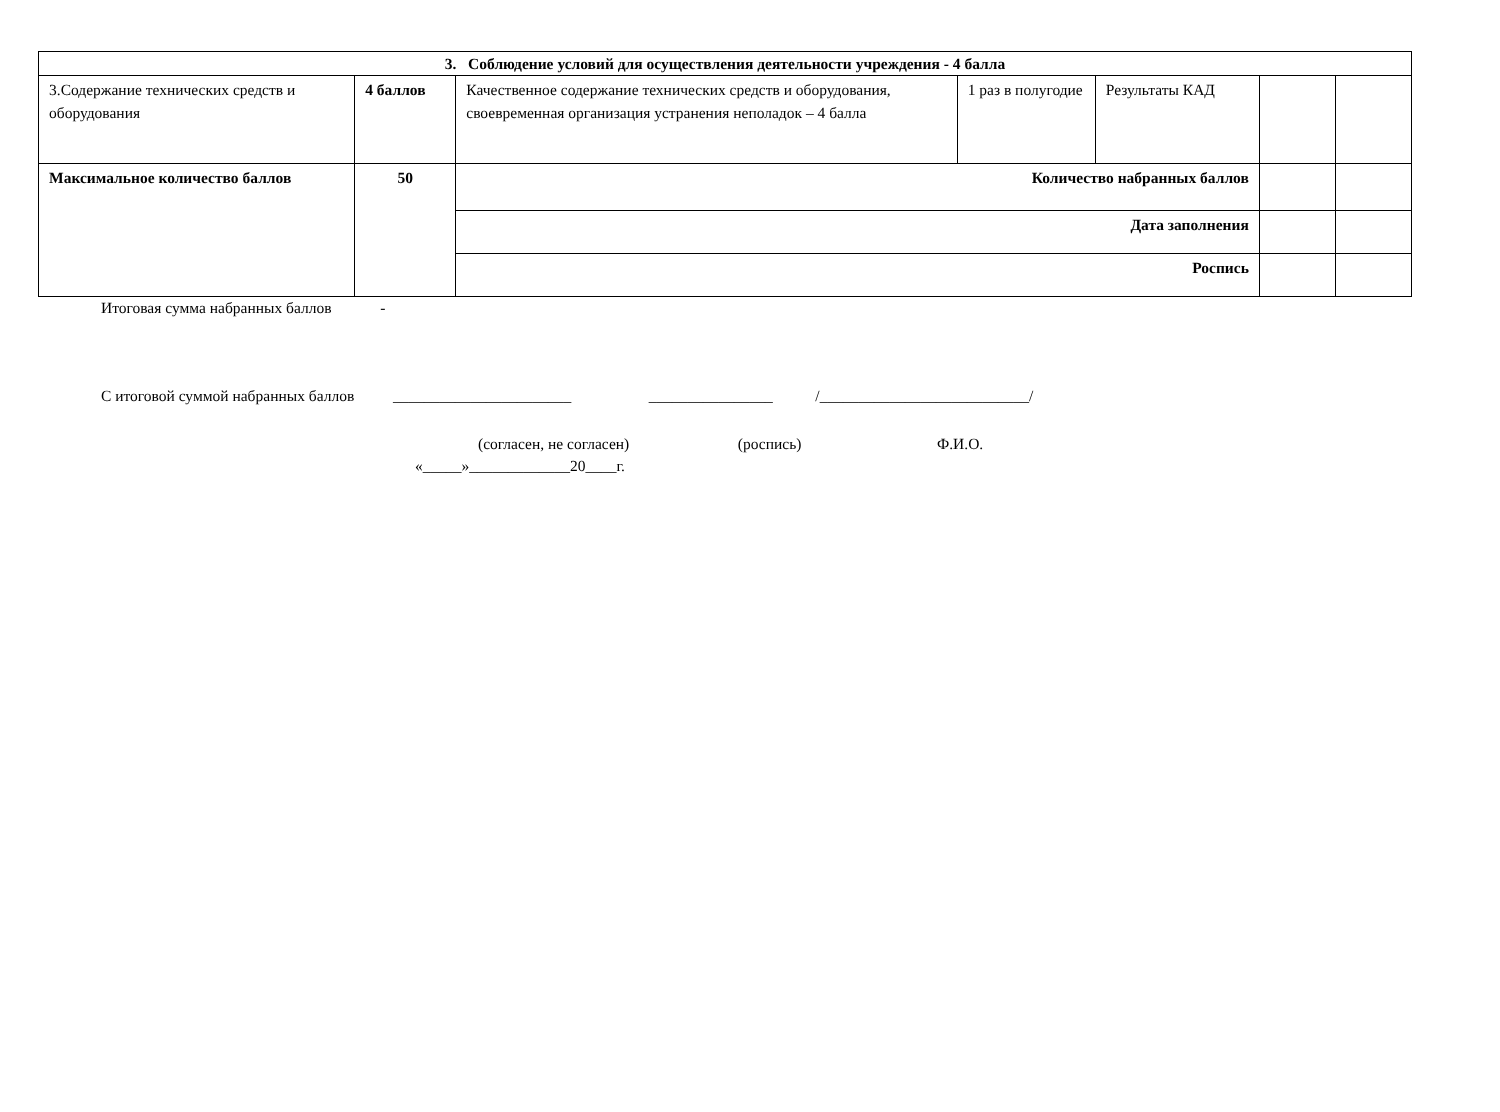| 3. Соблюдение условий для осуществления деятельности учреждения - 4 балла | | | | | | |
| 3.Содержание технических средств и оборудования | 4 баллов | Качественное содержание технических средств и оборудования, своевременная организация устранения неполадок – 4 балла | 1 раз в полугодие | Результаты КАД | | |
| Максимальное количество баллов | 50 | Количество набранных баллов | | | | |
| | | Дата заполнения | | | | |
| | | Роспись | | | | |
Итоговая сумма набранных баллов -
С итоговой суммой набранных баллов _______________________ ________________ /___________________________/
(согласен, не согласен) (роспись) Ф.И.О.
«_____»_____________20____г.